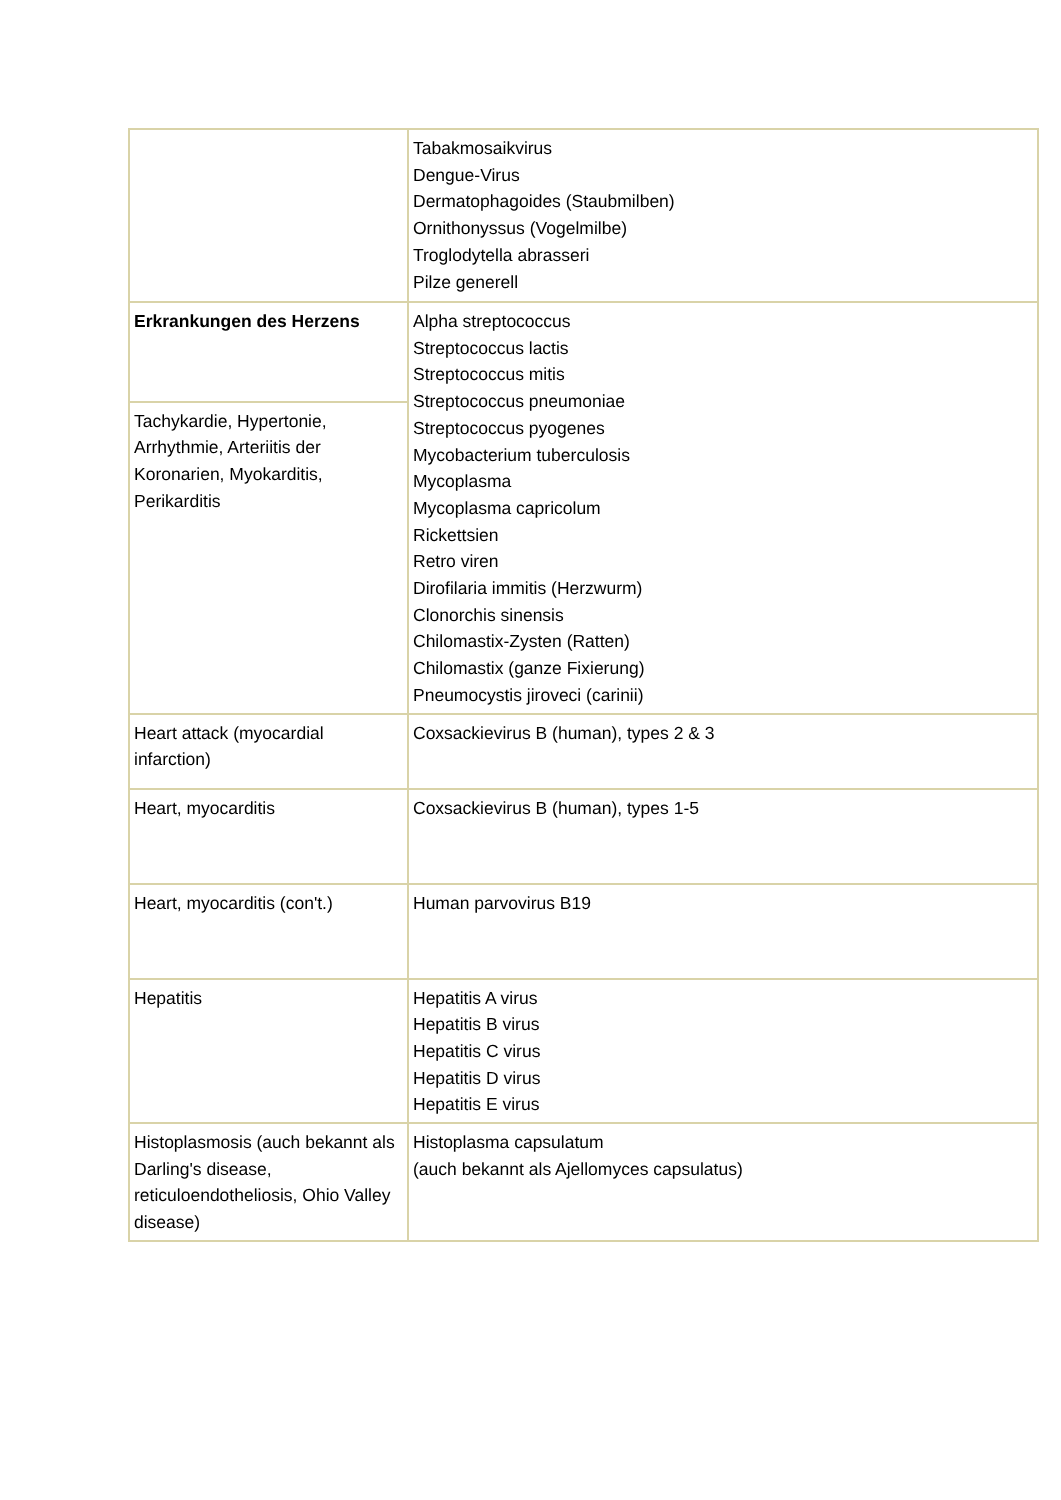| | Tabakmosaikvirus Dengue-Virus Dermatophagoides (Staubmilben) Ornithonyssus (Vogelmilbe) Troglodytella abrasseri Pilze generell |
| Erkrankungen des Herzens | Alpha streptococcus Streptococcus lactis Streptococcus mitis Streptococcus pneumoniae Streptococcus pyogenes Mycobacterium tuberculosis Mycoplasma Mycoplasma capricolum Rickettsien Retro viren Dirofilaria immitis (Herzwurm) Clonorchis sinensis Chilomastix-Zysten (Ratten) Chilomastix (ganze Fixierung) Pneumocystis jiroveci (carinii) |
| Tachykardie, Hypertonie, Arrhythmie, Arteriitis der Koronarien, Myokarditis, Perikarditis | |
| Heart attack (myocardial infarction) | Coxsackievirus B (human), types 2 & 3 |
| Heart, myocarditis | Coxsackievirus B (human), types 1-5 |
| Heart, myocarditis (con't.) | Human parvovirus B19 |
| Hepatitis | Hepatitis A virus Hepatitis B virus Hepatitis C virus Hepatitis D virus Hepatitis E virus |
| Histoplasmosis (auch bekannt als Darling's disease, reticuloendotheliosis, Ohio Valley disease) | Histoplasma capsulatum (auch bekannt als Ajellomyces capsulatus) |